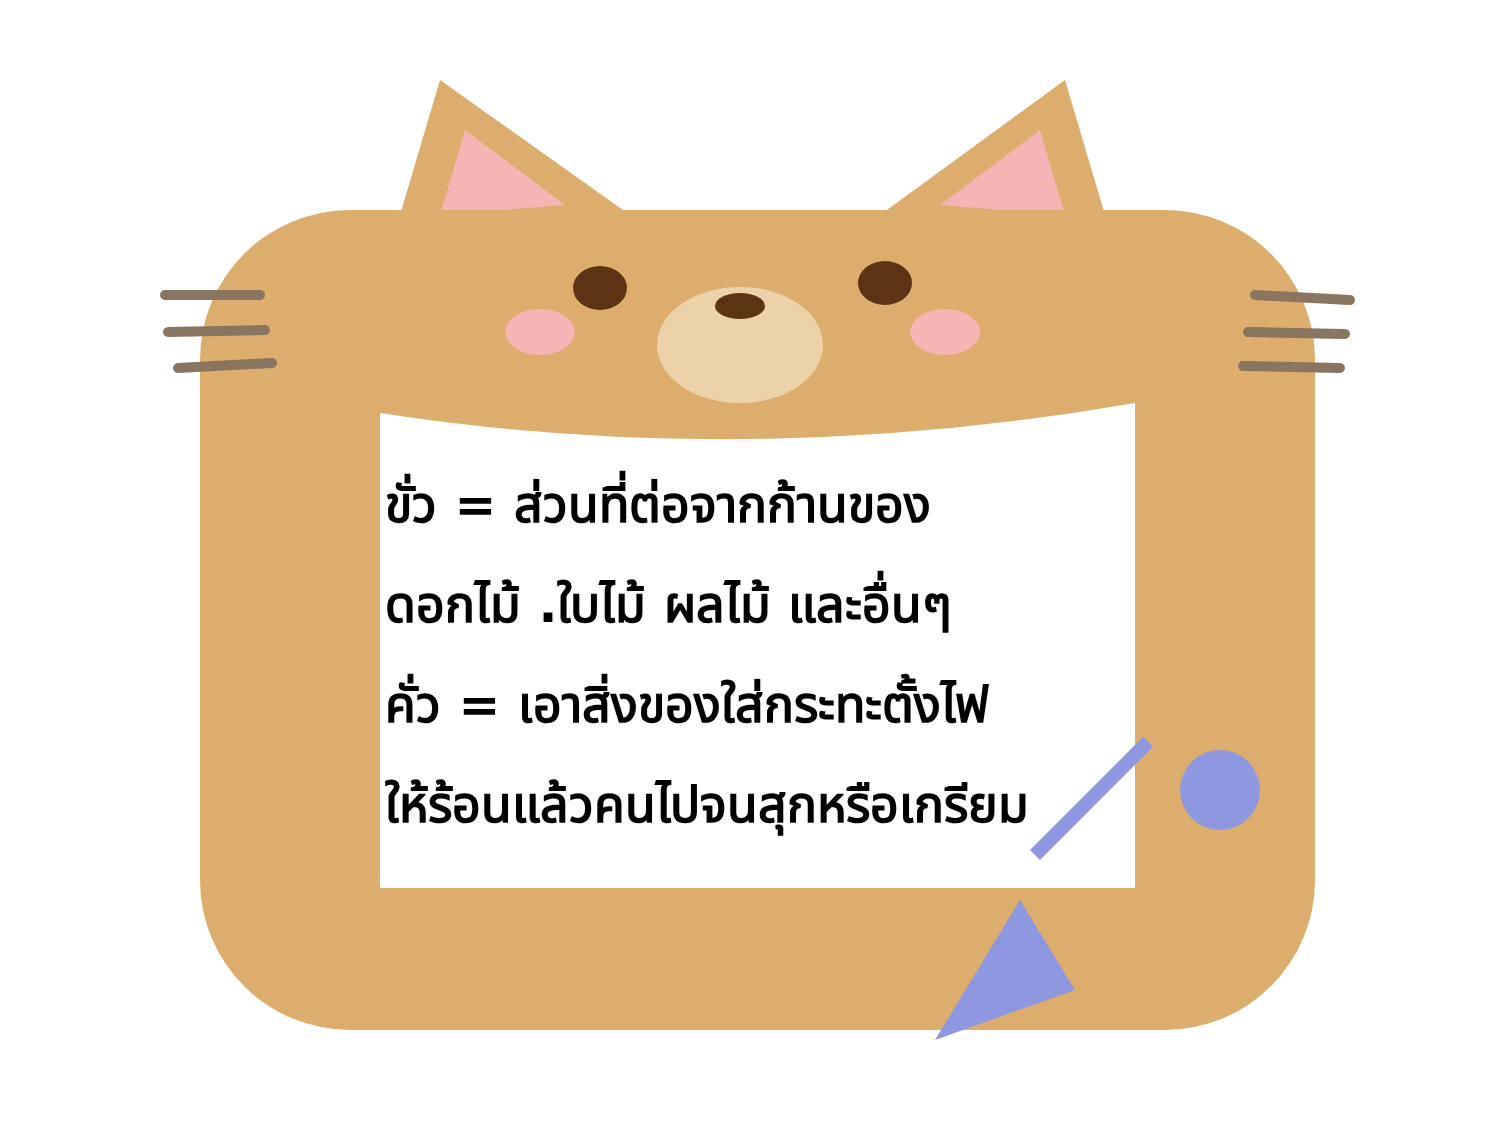ขั่ว = ส่วนที่ต่อจากก้านของ
ดอกไม้ .ใบไม้ ผลไม้ และอื่นๆ
คั่ว = เอาสิ่งของใส่กระทะตั้งไฟ
ให้ร้อนแล้วคนไปจนสุกหรือเกรียม